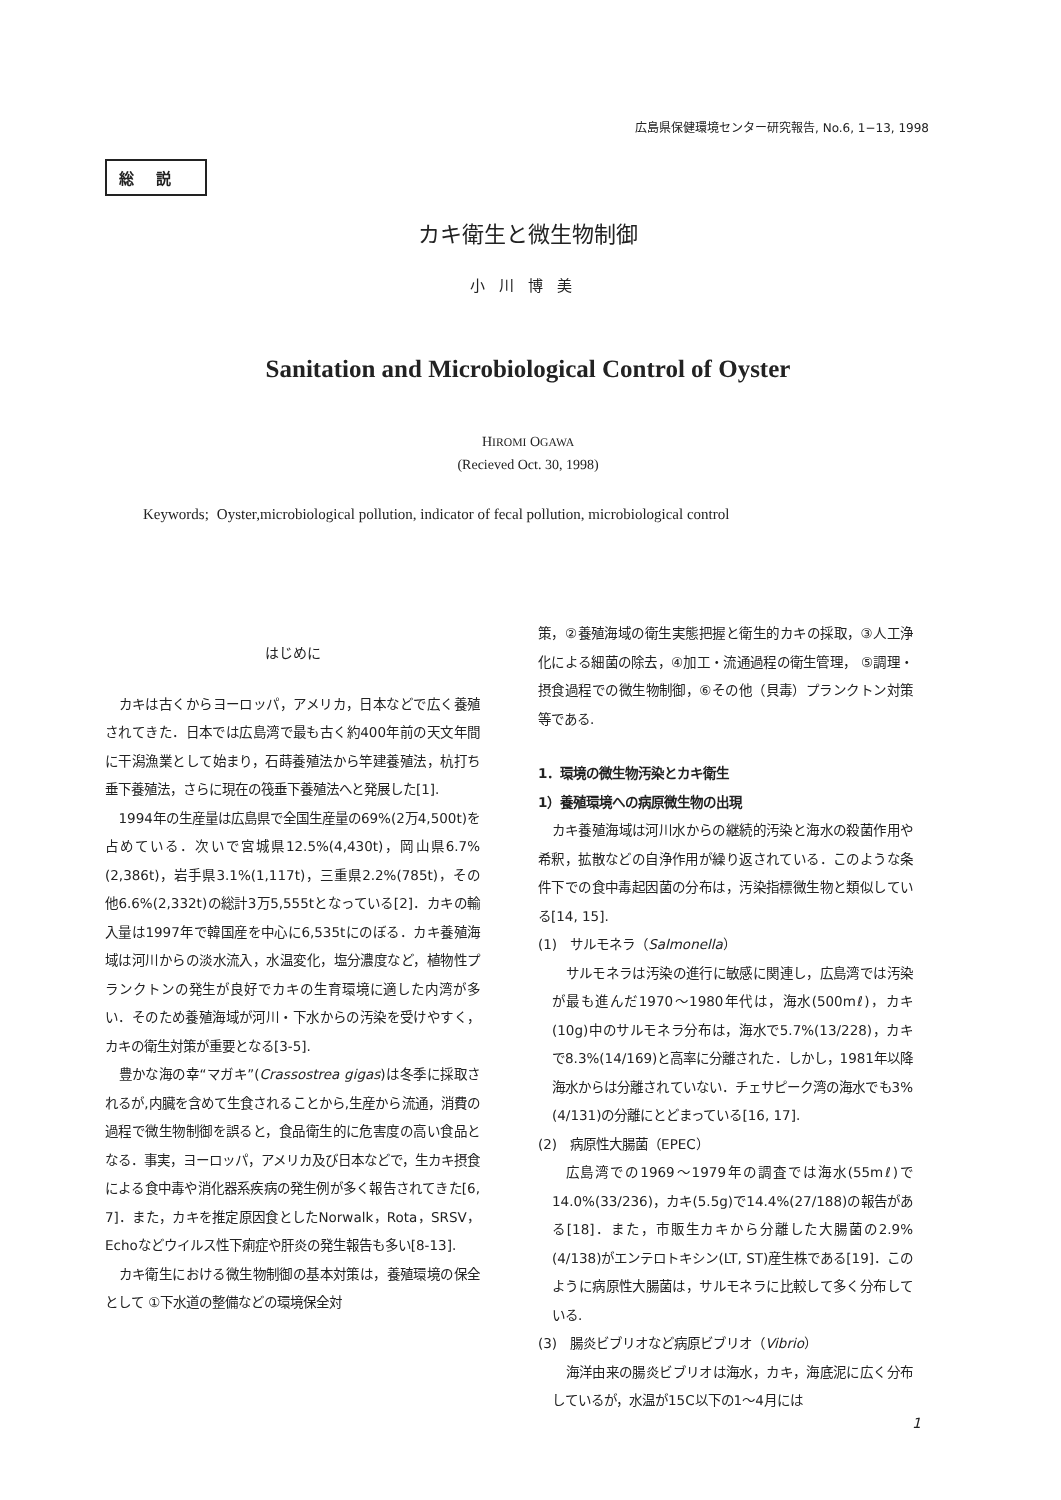広島県保健環境センター研究報告, No.6, 1−13, 1998
総説
カキ衛生と微生物制御
小川博美
Sanitation and Microbiological Control of Oyster
HIROMI OGAWA
(Recieved Oct. 30, 1998)
Keywords; Oyster,microbiological pollution, indicator of fecal pollution, microbiological control
はじめに
カキは古くからヨーロッパ，アメリカ，日本などで広く養殖されてきた．日本では広島湾で最も古く約400年前の天文年間に干潟漁業として始まり，石蒔養殖法から竿建養殖法，杭打ち垂下養殖法，さらに現在の筏垂下養殖法へと発展した[1].
1994年の生産量は広島県で全国生産量の69%(2万4,500t)を占めている．次いで宮城県12.5%(4,430t)，岡山県6.7%(2,386t)，岩手県3.1%(1,117t)，三重県2.2%(785t)，その他6.6%(2,332t)の総計3万5,555tとなっている[2]．カキの輸入量は1997年で韓国産を中心に6,535tにのぼる．カキ養殖海域は河川からの淡水流入，水温変化，塩分濃度など，植物性プランクトンの発生が良好でカキの生育環境に適した内湾が多い．そのため養殖海域が河川・下水からの汚染を受けやすく，カキの衛生対策が重要となる[3-5].
豊かな海の幸“マガキ”(Crassostrea gigas)は冬季に採取されるが,内臓を含めて生食されることから,生産から流通，消費の過程で微生物制御を誤ると，食品衛生的に危害度の高い食品となる．事実，ヨーロッパ，アメリカ及び日本などで，生カキ摂食による食中毒や消化器系疾病の発生例が多く報告されてきた[6, 7]．また，カキを推定原因食としたNorwalk，Rota，SRSV，Echoなどウイルス性下痢症や肝炎の発生報告も多い[8-13].
カキ衛生における微生物制御の基本対策は，養殖環境の保全として ①下水道の整備などの環境保全対
策，②養殖海域の衛生実態把握と衛生的カキの採取，③人工浄化による細菌の除去，④加工・流通過程の衛生管理， ⑤調理・摂食過程での微生物制御，⑥その他（貝毒）プランクトン対策等である.
1．環境の微生物汚染とカキ衛生
1）養殖環境への病原微生物の出現
カキ養殖海域は河川水からの継続的汚染と海水の殺菌作用や希釈，拡散などの自浄作用が繰り返されている．このような条件下での食中毒起因菌の分布は，汚染指標微生物と類似している[14, 15].
(1)　サルモネラ（Salmonella）
サルモネラは汚染の進行に敏感に関連し，広島湾では汚染が最も進んだ1970〜1980年代は，海水(500mℓ)，カキ(10g)中のサルモネラ分布は，海水で5.7%(13/228)，カキで8.3%(14/169)と高率に分離された．しかし，1981年以降海水からは分離されていない．チェサピーク湾の海水でも3%(4/131)の分離にとどまっている[16, 17].
(2)　病原性大腸菌（EPEC）
広島湾での1969〜1979年の調査では海水(55mℓ)で14.0%(33/236)，カキ(5.5g)で14.4%(27/188)の報告がある[18]．また，市販生カキから分離した大腸菌の2.9%(4/138)がエンテロトキシン(LT, ST)産生株である[19]．このように病原性大腸菌は，サルモネラに比較して多く分布している.
(3)　腸炎ビブリオなど病原ビブリオ（Vibrio）
海洋由来の腸炎ビブリオは海水，カキ，海底泥に広く分布しているが，水温が15C以下の1〜4月には
1